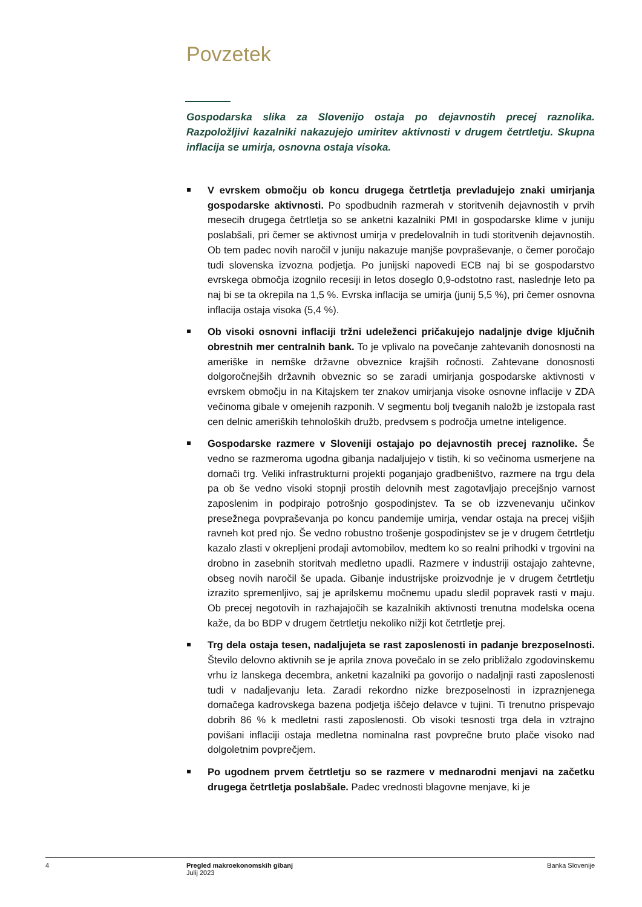Povzetek
Gospodarska slika za Slovenijo ostaja po dejavnostih precej raznolika. Razpoložljivi kazalniki nakazujejo umiritev aktivnosti v drugem četrtletju. Skupna inflacija se umirja, osnovna ostaja visoka.
V evrskem območju ob koncu drugega četrtletja prevladujejo znaki umirjanja gospodarske aktivnosti. Po spodbudnih razmerah v storitvenih dejavnostih v prvih mesecih drugega četrtletja so se anketni kazalniki PMI in gospodarske klime v juniju poslabšali, pri čemer se aktivnost umirja v predelovalnih in tudi storitvenih dejavnostih. Ob tem padec novih naročil v juniju nakazuje manjše povpraševanje, o čemer poročajo tudi slovenska izvozna podjetja. Po junijski napovedi ECB naj bi se gospodarstvo evrskega območja izognilo recesiji in letos doseglo 0,9-odstotno rast, naslednje leto pa naj bi se ta okrepila na 1,5 %. Evrska inflacija se umirja (junij 5,5 %), pri čemer osnovna inflacija ostaja visoka (5,4 %).
Ob visoki osnovni inflaciji tržni udeleženci pričakujejo nadaljnje dvige ključnih obrestnih mer centralnih bank. To je vplivalo na povečanje zahtevanih donosnosti na ameriške in nemške državne obveznice krajših ročnosti. Zahtevane donosnosti dolgoročnejših državnih obveznic so se zaradi umirjanja gospodarske aktivnosti v evrskem območju in na Kitajskem ter znakov umirjanja visoke osnovne inflacije v ZDA večinoma gibale v omejenih razponih. V segmentu bolj tveganih naložb je izstopala rast cen delnic ameriških tehnoloških družb, predvsem s področja umetne inteligence.
Gospodarske razmere v Sloveniji ostajajo po dejavnostih precej raznolike. Še vedno se razmeroma ugodna gibanja nadaljujejo v tistih, ki so večinoma usmerjene na domači trg. Veliki infrastrukturni projekti poganjajo gradbeništvo, razmere na trgu dela pa ob še vedno visoki stopnji prostih delovnih mest zagotavljajo precejšnjo varnost zaposlenim in podpirajo potrošnjo gospodinjstev. Ta se ob izzvenevanju učinkov presežnega povpraševanja po koncu pandemije umirja, vendar ostaja na precej višjih ravneh kot pred njo. Še vedno robustno trošenje gospodinjstev se je v drugem četrtletju kazalo zlasti v okrepljeni prodaji avtomobilov, medtem ko so realni prihodki v trgovini na drobno in zasebnih storitvah medletno upadli. Razmere v industriji ostajajo zahtevne, obseg novih naročil še upada. Gibanje industrijske proizvodnje je v drugem četrtletju izrazito spremenljivo, saj je aprilskemu močnemu upadu sledil popravek rasti v maju. Ob precej negotovih in razhajajočih se kazalnikih aktivnosti trenutna modelska ocena kaže, da bo BDP v drugem četrtletju nekoliko nižji kot četrtletje prej.
Trg dela ostaja tesen, nadaljujeta se rast zaposlenosti in padanje brezposelnosti. Število delovno aktivnih se je aprila znova povečalo in se zelo približalo zgodovinskemu vrhu iz lanskega decembra, anketni kazalniki pa govorijo o nadaljnji rasti zaposlenosti tudi v nadaljevanju leta. Zaradi rekordno nizke brezposelnosti in izpraznjenega domačega kadrovskega bazena podjetja iščejo delavce v tujini. Ti trenutno prispevajo dobrih 86 % k medletni rasti zaposlenosti. Ob visoki tesnosti trga dela in vztrajno povišani inflaciji ostaja medletna nominalna rast povprečne bruto plače visoko nad dolgoletnim povprečjem.
Po ugodnem prvem četrtletju so se razmere v mednarodni menjavi na začetku drugega četrtletja poslabšale. Padec vrednosti blagovne menjave, ki je
4 Pregled makroekonomskih gibanj
Julij 2023
Banka Slovenije